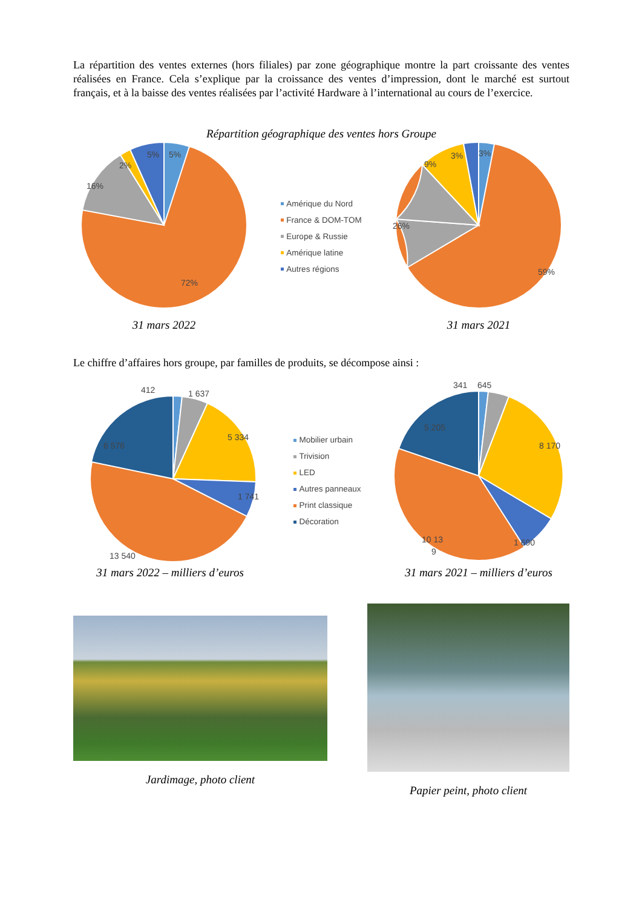La répartition des ventes externes (hors filiales) par zone géographique montre la part croissante des ventes réalisées en France. Cela s’explique par la croissance des ventes d’impression, dont le marché est surtout français, et à la baisse des ventes réalisées par l’activité Hardware à l’international au cours de l’exercice.
Répartition géographique des ventes hors Groupe
5%
5%
2%
16%
72%
31 mars 2022
Amérique du Nord
France & DOM-TOM
Europe & Russie
Amérique latine
Autres régions
3%
3%
9%
26%
59%
31 mars 2021
Le chiffre d’affaires hors groupe, par familles de produits, se décompose ainsi :
412
1 637
5 334
1 741
13 540
6 576
31 mars 2022 – milliers d’euros
Mobilier urbain
Trivision
LED
Autres panneaux
Print classique
Décoration
341
645
8 170
1 690
10 13
9
5 205
31 mars 2021 – milliers d’euros
Jardimage, photo client
Papier peint, photo client